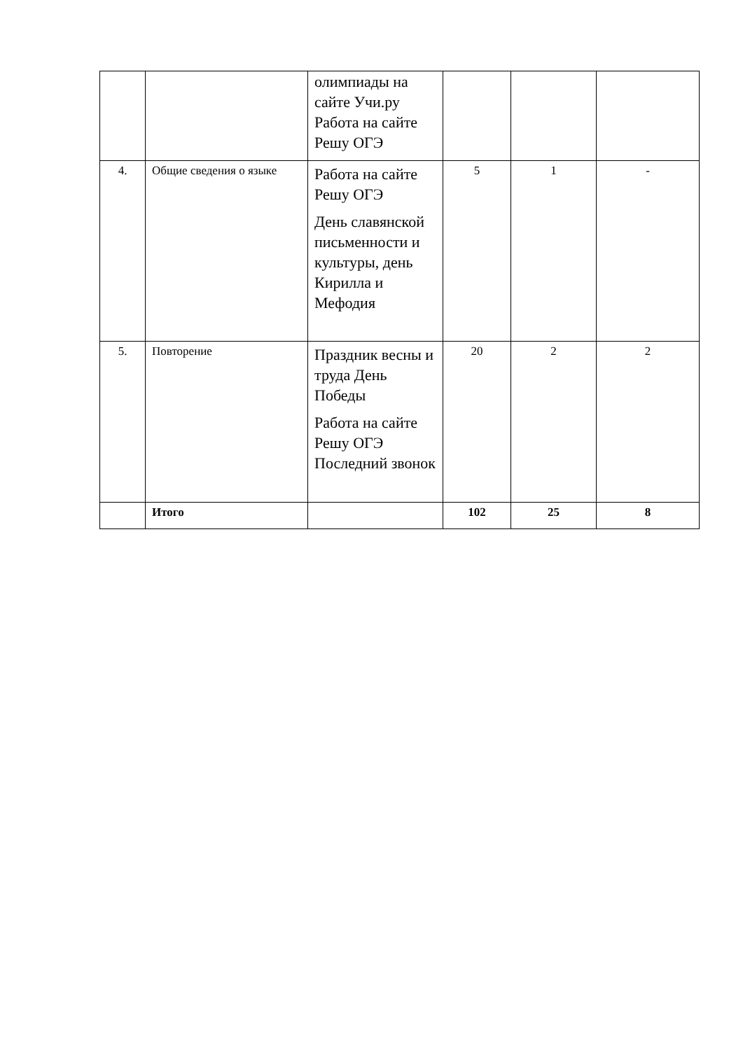| | | олимпиады на сайте Учи.ру Работа на сайте Решу ОГЭ | | | |
| 4. | Общие сведения о языке | Работа на сайте Решу ОГЭ День славянской письменности и культуры, день Кирилла и Мефодия | 5 | 1 | - |
| 5. | Повторение | Праздник весны и труда День Победы Работа на сайте Решу ОГЭ Последний звонок | 20 | 2 | 2 |
| | Итого | | 102 | 25 | 8 |